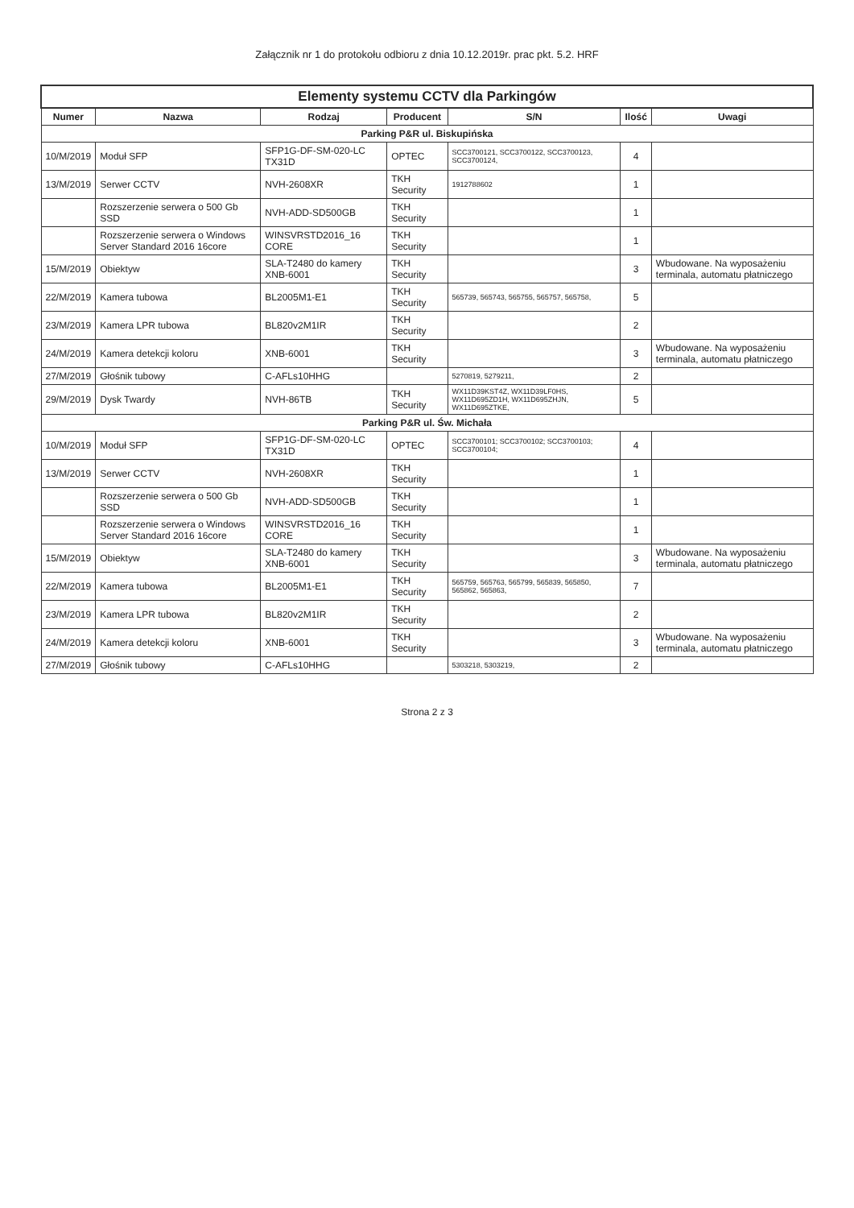Załącznik nr 1 do protokołu odbioru z dnia 10.12.2019r. prac pkt. 5.2. HRF
| Elementy systemu CCTV dla Parkingów | | | | | | |
| --- | --- | --- | --- | --- | --- | --- |
| Numer | Nazwa | Rodzaj | Producent | S/N | Ilość | Uwagi |
| Parking P&R ul. Biskupińska | | | | | | |
| 10/M/2019 | Moduł SFP | SFP1G-DF-SM-020-LC TX31D | OPTEC | SCC3700121, SCC3700122, SCC3700123, SCC3700124, | 4 | |
| 13/M/2019 | Serwer CCTV | NVH-2608XR | TKH Security | 1912788602 | 1 | |
| | Rozszerzenie serwera o 500 Gb SSD | NVH-ADD-SD500GB | TKH Security | | 1 | |
| | Rozszerzenie serwera o Windows Server Standard 2016 16core | WINSVRSTD2016_16 CORE | TKH Security | | 1 | |
| 15/M/2019 | Obiektyw | SLA-T2480 do kamery XNB-6001 | TKH Security | | 3 | Wbudowane. Na wyposażeniu terminala, automatu płatniczego |
| 22/M/2019 | Kamera tubowa | BL2005M1-E1 | TKH Security | 565739, 565743, 565755, 565757, 565758, | 5 | |
| 23/M/2019 | Kamera LPR tubowa | BL820v2M1IR | TKH Security | | 2 | |
| 24/M/2019 | Kamera detekcji koloru | XNB-6001 | TKH Security | | 3 | Wbudowane. Na wyposażeniu terminala, automatu płatniczego |
| 27/M/2019 | Głośnik tubowy | C-AFLs10HHG | | 5270819, 5279211, | 2 | |
| 29/M/2019 | Dysk Twardy | NVH-86TB | TKH Security | WX11D39KST4Z, WX11D39LF0HS, WX11D695ZD1H, WX11D695ZHJN, WX11D695ZTKE, | 5 | |
| Parking P&R ul. Św. Michała | | | | | | |
| 10/M/2019 | Moduł SFP | SFP1G-DF-SM-020-LC TX31D | OPTEC | SCC3700101; SCC3700102; SCC3700103; SCC3700104; | 4 | |
| 13/M/2019 | Serwer CCTV | NVH-2608XR | TKH Security | | 1 | |
| | Rozszerzenie serwera o 500 Gb SSD | NVH-ADD-SD500GB | TKH Security | | 1 | |
| | Rozszerzenie serwera o Windows Server Standard 2016 16core | WINSVRSTD2016_16 CORE | TKH Security | | 1 | |
| 15/M/2019 | Obiektyw | SLA-T2480 do kamery XNB-6001 | TKH Security | | 3 | Wbudowane. Na wyposażeniu terminala, automatu płatniczego |
| 22/M/2019 | Kamera tubowa | BL2005M1-E1 | TKH Security | 565759, 565763, 565799, 565839, 565850, 565862, 565863, | 7 | |
| 23/M/2019 | Kamera LPR tubowa | BL820v2M1IR | TKH Security | | 2 | |
| 24/M/2019 | Kamera detekcji koloru | XNB-6001 | TKH Security | | 3 | Wbudowane. Na wyposażeniu terminala, automatu płatniczego |
| 27/M/2019 | Głośnik tubowy | C-AFLs10HHG | | 5303218, 5303219, | 2 | |
Strona 2 z 3